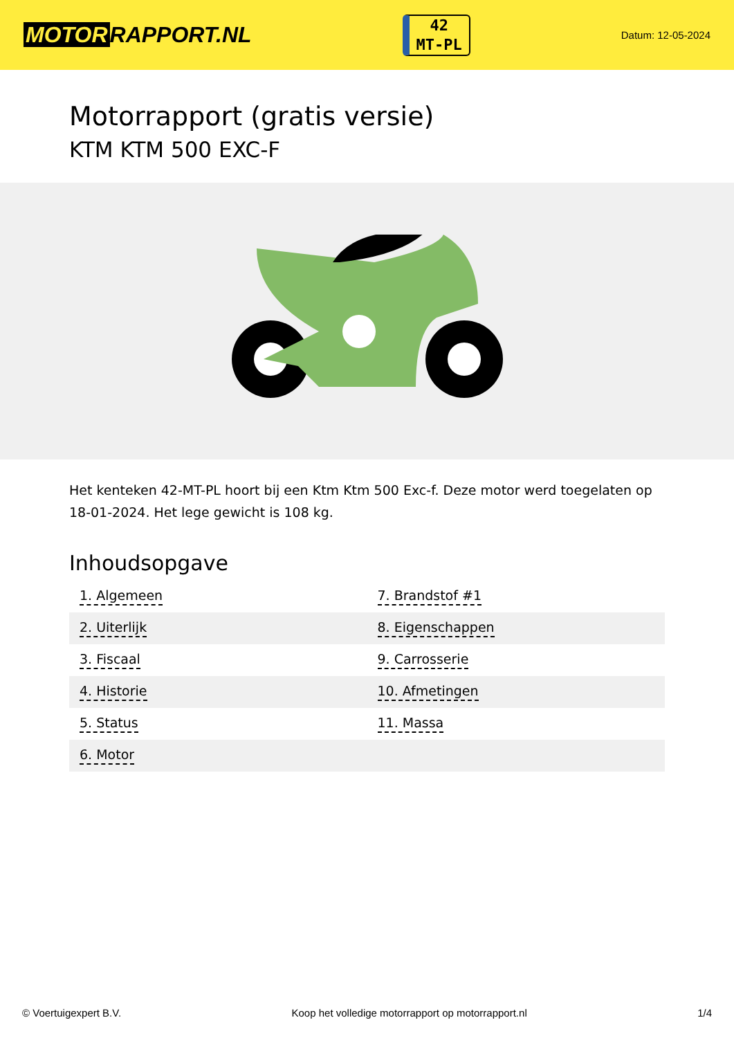MOTOR RAPPORT.NL
42
MT-PL
Datum: 12-05-2024
Motorrapport (gratis versie)
KTM KTM 500 EXC-F
Het kenteken 42-MT-PL hoort bij een Ktm Ktm 500 Exc-f. Deze motor werd toegelaten op 18-01-2024. Het lege gewicht is 108 kg.
Inhoudsopgave
| 1. Algemeen | 7. Brandstof #1 |
| 2. Uiterlijk | 8. Eigenschappen |
| 3. Fiscaal | 9. Carrosserie |
| 4. Historie | 10. Afmetingen |
| 5. Status | 11. Massa |
| 6. Motor | |
© Voertuigexpert B.V. Koop het volledige motorrapport op motorrapport.nl
1/4